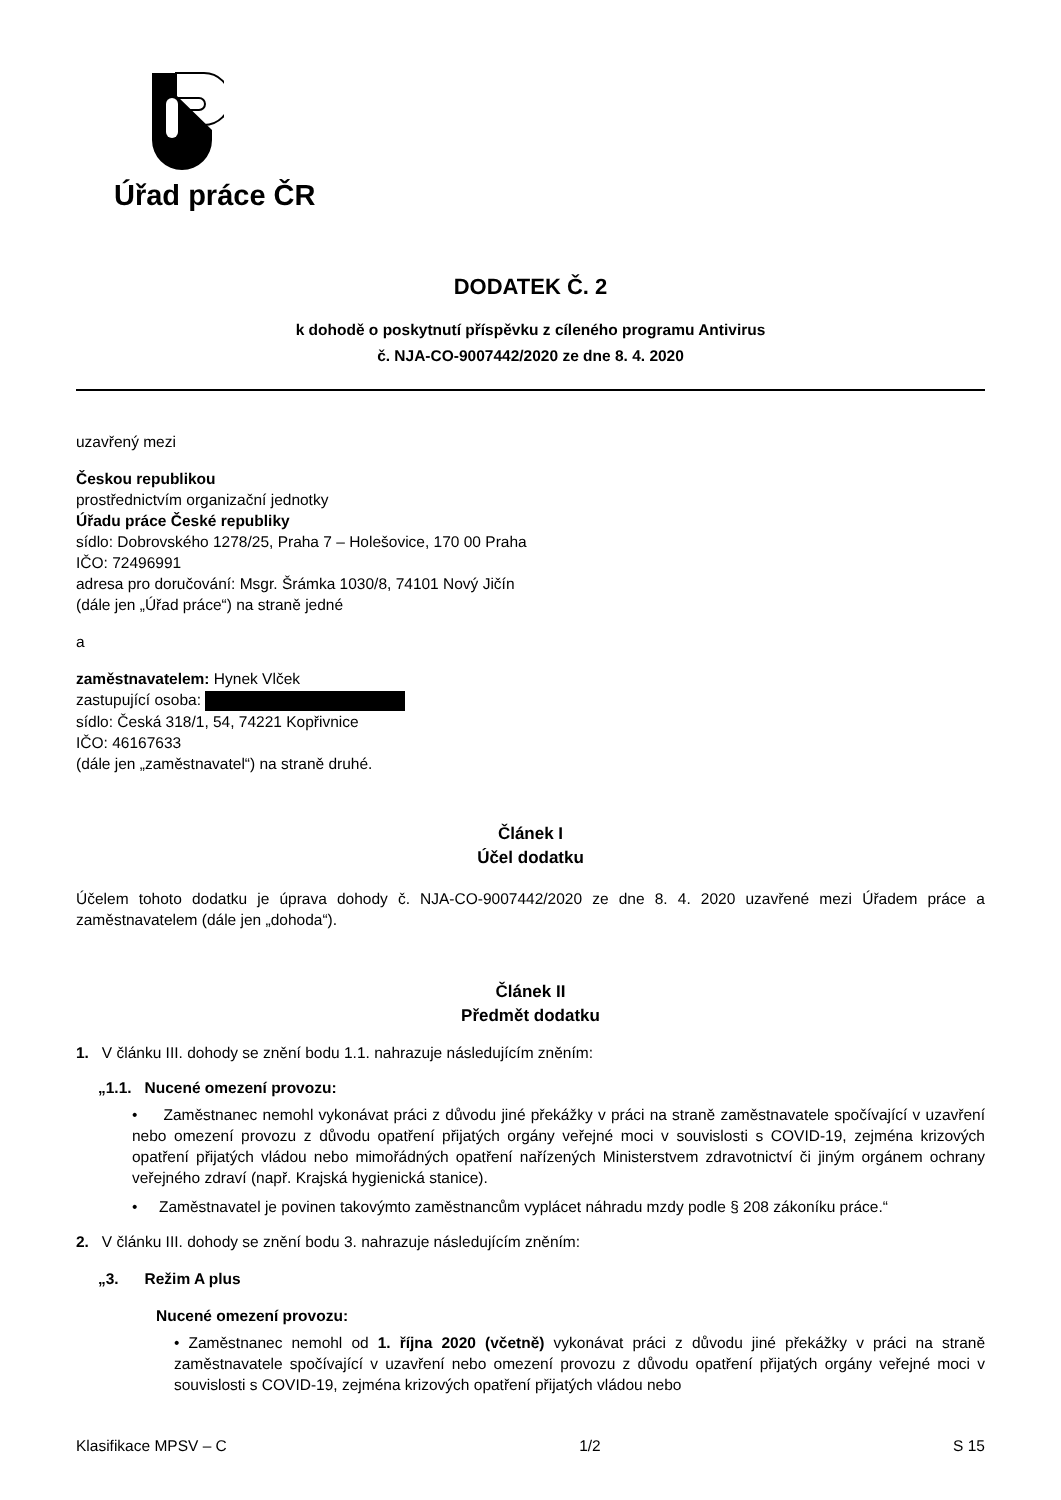Úřad práce ČR
DODATEK Č. 2
k dohodě o poskytnutí příspěvku z cíleného programu Antivirus
č. NJA-CO-9007442/2020 ze dne 8. 4. 2020
uzavřený mezi
Českou republikou
prostřednictvím organizační jednotky
Úřadu práce České republiky
sídlo: Dobrovského 1278/25, Praha 7 – Holešovice, 170 00 Praha
IČO: 72496991
adresa pro doručování: Msgr. Šrámka 1030/8, 74101 Nový Jičín
(dále jen „Úřad práce“) na straně jedné
a
zaměstnavatelem: Hynek Vlček
zastupující osoba:
sídlo: Česká 318/1, 54, 74221 Kopřivnice
IČO: 46167633
(dále jen „zaměstnavatel“) na straně druhé.
Článek I
Účel dodatku
Účelem tohoto dodatku je úprava dohody č. NJA-CO-9007442/2020 ze dne 8. 4. 2020 uzavřené mezi Úřadem práce a zaměstnavatelem (dále jen „dohoda“).
Článek II
Předmět dodatku
1. V článku III. dohody se znění bodu 1.1. nahrazuje následujícím zněním:
„1.1. Nucené omezení provozu:
• Zaměstnanec nemohl vykonávat práci z důvodu jiné překážky v práci na straně zaměstnavatele spočívající v uzavření nebo omezení provozu z důvodu opatření přijatých orgány veřejné moci v souvislosti s COVID-19, zejména krizových opatření přijatých vládou nebo mimořádných opatření nařízených Ministerstvem zdravotnictví či jiným orgánem ochrany veřejného zdraví (např. Krajská hygienická stanice).
• Zaměstnavatel je povinen takovýmto zaměstnancům vyplácet náhradu mzdy podle § 208 zákoníku práce.“
2. V článku III. dohody se znění bodu 3. nahrazuje následujícím zněním:
„3. Režim A plus
Nucené omezení provozu:
• Zaměstnanec nemohl od 1. října 2020 (včetně) vykonávat práci z důvodu jiné překážky v práci na straně zaměstnavatele spočívající v uzavření nebo omezení provozu z důvodu opatření přijatých orgány veřejné moci v souvislosti s COVID-19, zejména krizových opatření přijatých vládou nebo
Klasifikace MPSV – C 1/2 S 15